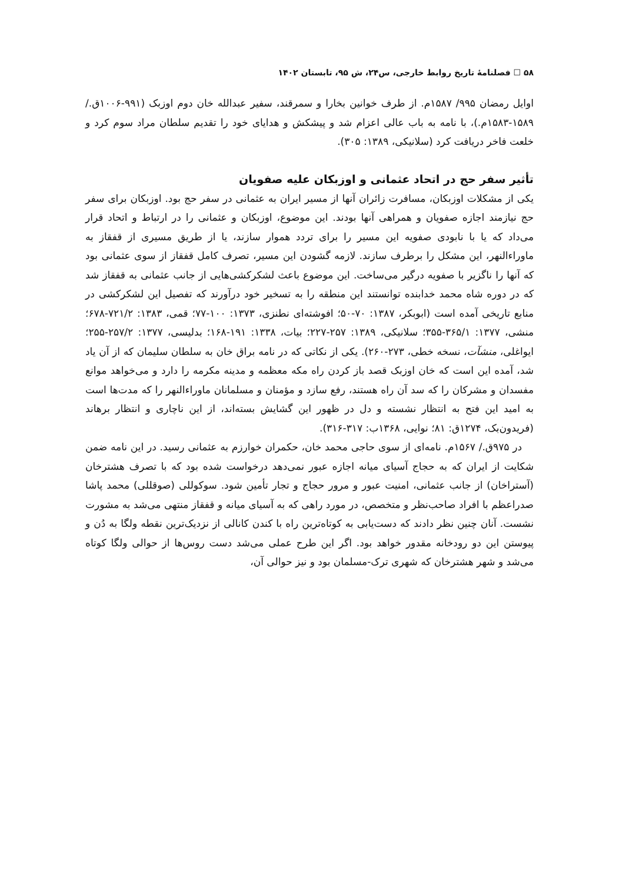۵۸ ☐ فصلنامۀ تاریخ روابط خارجی، س۲۴، ش ۹۵، تابستان ۱۴۰۲
اوایل رمضان ۹۹۵/ ۱۵۸۷م. از طرف خوانین بخارا و سمرقند، سفیر عبدالله خان دوم اوزبک (۹۹۱-۱۰۰۶ق./ ۱۵۸۹-۱۵۸۳م.)، با نامه به باب عالی اعزام شد و پیشکش و هدایای خود را تقدیم سلطان مراد سوم کرد و خلعت فاخر دریافت کرد (سلانیکی، ۱۳۸۹: ۳۰۵).
تأثیر سفر حج در اتحاد عثمانی و اوزبکان علیه صفویان
یکی از مشکلات اوزبکان، مسافرت زائران آنها از مسیر ایران به عثمانی در سفر حج بود. اوزبکان برای سفر حج نیازمند اجازه صفویان و همراهی آنها بودند. این موضوع، اوزبکان و عثمانی را در ارتباط و اتحاد قرار می‌داد که یا با نابودی صفویه این مسیر را برای تردد هموار سازند، یا از طریق مسیری از قفقاز به ماوراءالنهر، این مشکل را برطرف سازند. لازمه گشودن این مسیر، تصرف کامل قفقاز از سوی عثمانی بود که آنها را ناگزیر با صفویه درگیر می‌ساخت. این موضوع باعث لشکرکشی‌هایی از جانب عثمانی به قفقاز شد که در دوره شاه محمد خدابنده توانستند این منطقه را به تسخیر خود درآورند که تفصیل این لشکرکشی در منابع تاریخی آمده است (ابوبکر، ۱۳۸۷: ۷۰-۵۰؛ افوشته‌ای نطنزی، ۱۳۷۳: ۱۰۰-۷۷؛ قمی، ۱۳۸۳: ۷۲۱/۲-۶۷۸؛ منشی، ۱۳۷۷: ۳۶۵/۱-۳۵۵؛ سلانیکی، ۱۳۸۹: ۲۵۷-۲۲۷؛ بیات، ۱۳۳۸: ۱۹۱-۱۶۸؛ بدلیسی، ۱۳۷۷: ۲۵۷/۲-۲۵۵؛ ایواغلی، منشآت، نسخه خطی، ۲۷۳-۲۶۰). یکی از نکاتی که در نامه براق خان به سلطان سلیمان که از آن یاد شد، آمده این است که خان اوزبک قصد باز کردن راه مکه معظمه و مدینه مکرمه را دارد و می‌خواهد موانع مفسدان و مشرکان را که سد آن راه هستند، رفع سازد و مؤمنان و مسلمانان ماوراءالنهر را که مدت‌ها است به امید این فتح به انتظار نشسته و دل در ظهور این گشایش بسته‌اند، از این ناچاری و انتظار برهاند (فریدون‌بک، ۱۲۷۴ق: ۸۱؛ نوایی، ۱۳۶۸ب: ۳۱۷-۳۱۶).
در ۹۷۵ق./ ۱۵۶۷م. نامه‌ای از سوی حاجی محمد خان، حکمران خوارزم به عثمانی رسید. در این نامه ضمن شکایت از ایران که به حجاج آسیای میانه اجازه عبور نمی‌دهد درخواست شده بود که با تصرف هشترخان (آستراخان) از جانب عثمانی، امنیت عبور و مرور حجاج و تجار تأمین شود. سوکوللی (صوقللی) محمد پاشا صدراعظم با افراد صاحب‌نظر و متخصص، در مورد راهی که به آسیای میانه و قفقاز منتهی می‌شد به مشورت نشست. آنان چنین نظر دادند که دست‌یابی به کوتاه‌ترین راه با کندن کانالی از نزدیک‌ترین نقطه ولگا به دُن و پیوستن این دو رودخانه مقدور خواهد بود. اگر این طرح عملی می‌شد دست روس‌ها از حوالی ولگا کوتاه می‌شد و شهر هشترخان که شهری ترک-مسلمان بود و نیز حوالی آن،